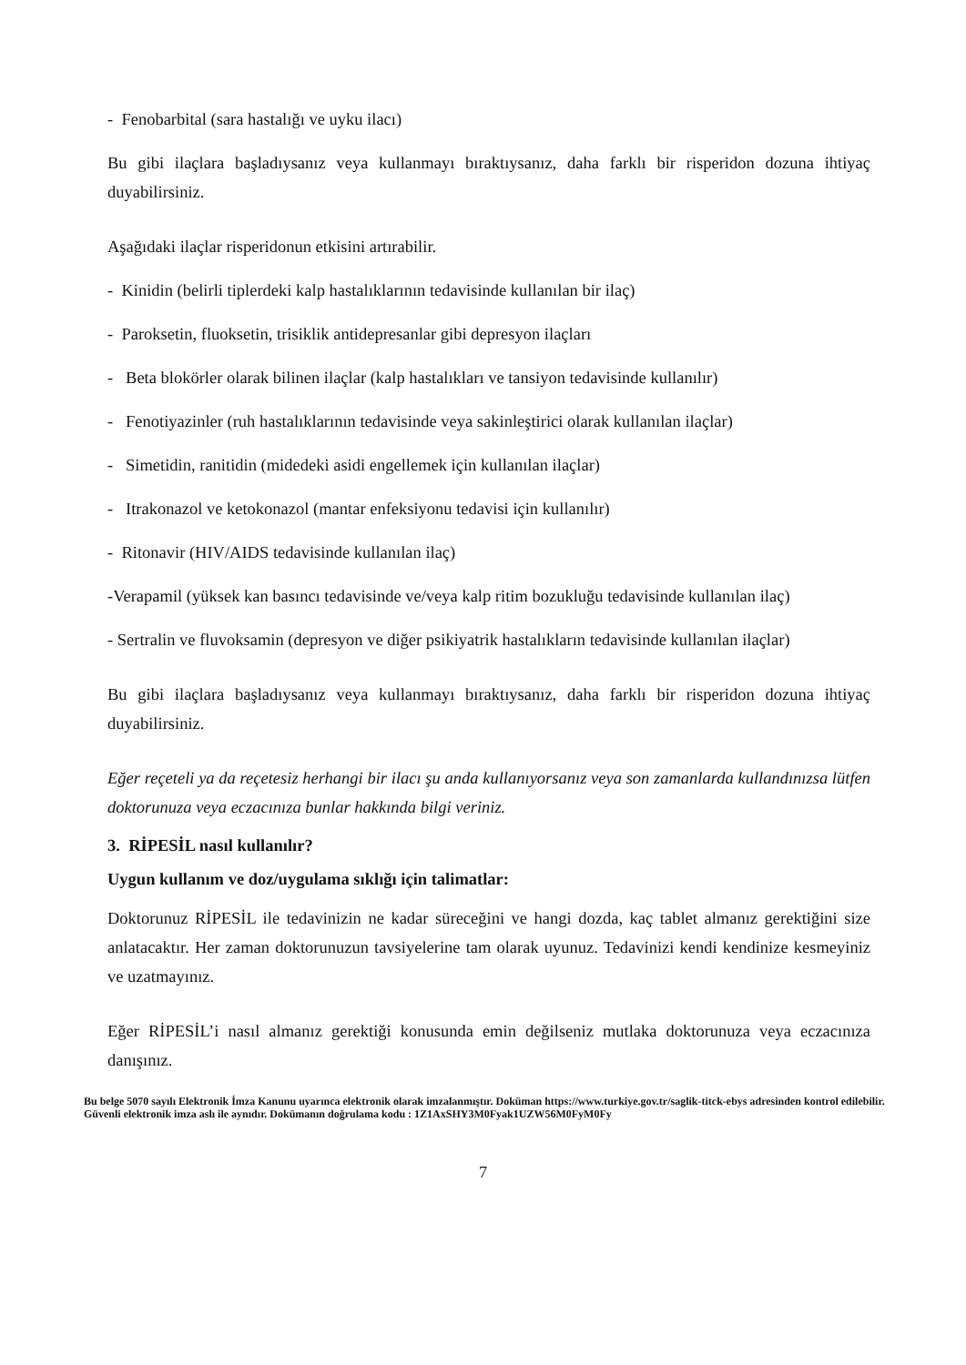- Fenobarbital (sara hastalığı ve uyku ilacı)
Bu gibi ilaçlara başladıysanız veya kullanmayı bıraktıysanız, daha farklı bir risperidon dozuna ihtiyaç duyabilirsiniz.
Aşağıdaki ilaçlar risperidonun etkisini artırabilir.
- Kinidin (belirli tiplerdeki kalp hastalıklarının tedavisinde kullanılan bir ilaç)
- Paroksetin, fluoksetin, trisiklik antidepresanlar gibi depresyon ilaçları
- Beta blokörler olarak bilinen ilaçlar (kalp hastalıkları ve tansiyon tedavisinde kullanılır)
- Fenotiyazinler (ruh hastalıklarının tedavisinde veya sakinleştirici olarak kullanılan ilaçlar)
- Simetidin, ranitidin (midedeki asidi engellemek için kullanılan ilaçlar)
- Itrakonazol ve ketokonazol (mantar enfeksiyonu tedavisi için kullanılır)
- Ritonavir (HIV/AIDS tedavisinde kullanılan ilaç)
-Verapamil (yüksek kan basıncı tedavisinde ve/veya kalp ritim bozukluğu tedavisinde kullanılan ilaç)
- Sertralin ve fluvoksamin (depresyon ve diğer psikiyatrik hastalıkların tedavisinde kullanılan ilaçlar)
Bu gibi ilaçlara başladıysanız veya kullanmayı bıraktıysanız, daha farklı bir risperidon dozuna ihtiyaç duyabilirsiniz.
Eğer reçeteli ya da reçetesiz herhangi bir ilacı şu anda kullanıyorsanız veya son zamanlarda kullandınızsa lütfen doktorunuza veya eczacınıza bunlar hakkında bilgi veriniz.
3. RİPESİL nasıl kullanılır?
Uygun kullanım ve doz/uygulama sıklığı için talimatlar:
Doktorunuz RİPESİL ile tedavinizin ne kadar süreceğini ve hangi dozda, kaç tablet almanız gerektiğini size anlatacaktır. Her zaman doktorunuzun tavsiyelerine tam olarak uyunuz. Tedavinizi kendi kendinize kesmeyiniz ve uzatmayınız.
Eğer RİPESİL’i nasıl almanız gerektiği konusunda emin değilseniz mutlaka doktorunuza veya eczacınıza danışınız.
Bu belge 5070 sayılı Elektronik İmza Kanunu uyarınca elektronik olarak imzalanmıştır. Doküman https://www.turkiye.gov.tr/saglik-titck-ebys adresinden kontrol edilebilir. Güvenli elektronik imza aslı ile aynıdır. Dokümanın doğrulama kodu : 1Z1AxSHY3M0Fyak1UZW56M0FyM0Fy
7